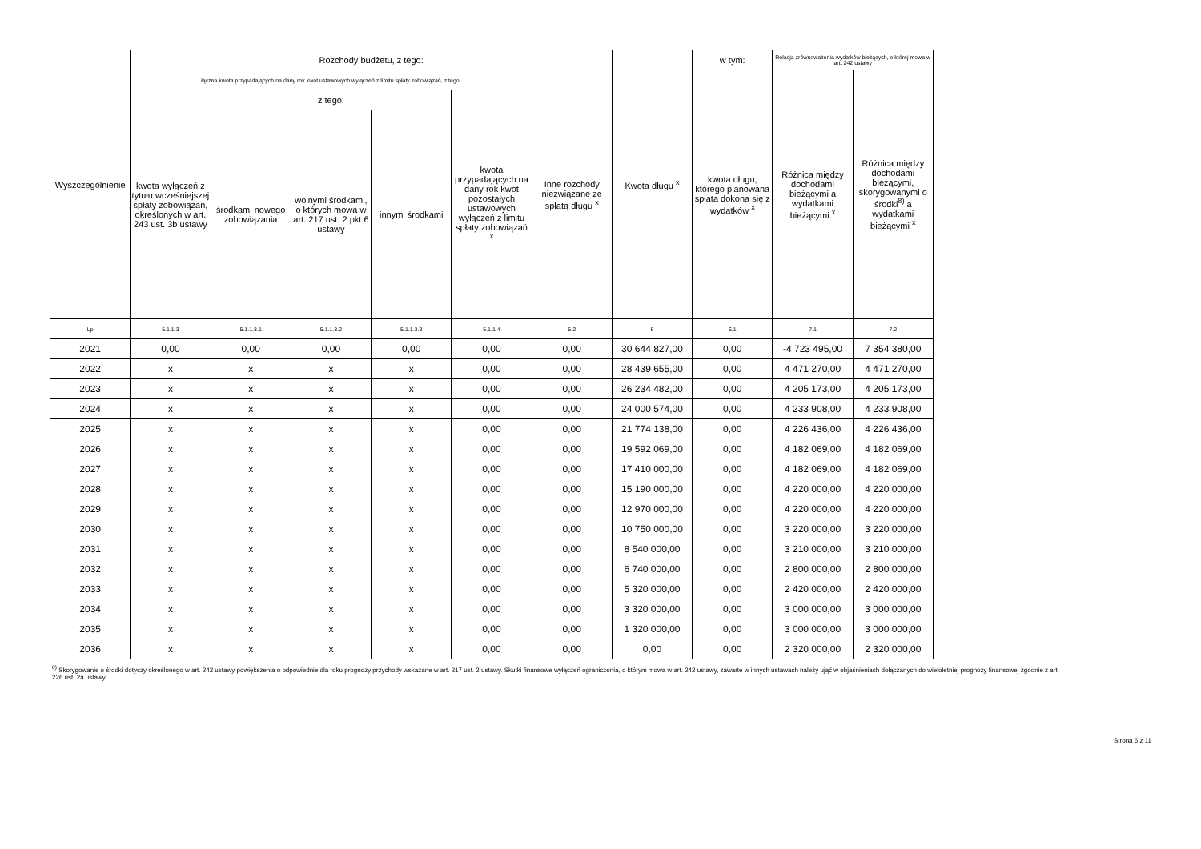| Wyszczególnienie | Rozchody budżetu, z tego: | | | | | | Kwota długu <sup>x</sup> | w tym: | Relacja zrównoważenia wydatków bieżących, o której mowa w art. 242 ustawy | |
| --- | --- | --- | --- | --- | --- | --- | --- | --- | --- | --- |
| | łączna kwota przypadających na dany rok kwot ustawowych wyłączeń z limitu spłaty zobowiązań, z tego: | | | | | Inne rozchody niezwiązane ze spłatą długu <sup>x</sup> | | kwota długu, którego planowana spłata dokona się z wydatków <sup>x</sup> | Różnica między dochodami bieżącymi a wydatkami bieżącymi <sup>x</sup> | Różnica między dochodami bieżącymi, skorygowanymi o środki<sup>8)</sup> a wydatkami bieżącymi <sup>x</sup> |
| | kwota wyłączeń z tytułu wcześniejszej spłaty zobowiązań, określonych w art. 243 ust. 3b ustawy | z tego: | | | kwota przypadających na dany rok kwot pozostałych ustawowych wyłączeń z limitu spłaty zobowiązań <sup>x</sup> | | | | | |
| | | środkami nowego zobowiązania | wolnymi środkami, o których mowa w art. 217 ust. 2 pkt 6 ustawy | innymi środkami | | | | | | |
| Lp | 5.1.1.3 | 5.1.1.3.1 | 5.1.1.3.2 | 5.1.1.3.3 | 5.1.1.4 | 5.2 | 6 | 6.1 | 7.1 | 7.2 |
| 2021 | 0,00 | 0,00 | 0,00 | 0,00 | 0,00 | 0,00 | 30 644 827,00 | 0,00 | -4 723 495,00 | 7 354 380,00 |
| 2022 | x | x | x | x | 0,00 | 0,00 | 28 439 655,00 | 0,00 | 4 471 270,00 | 4 471 270,00 |
| 2023 | x | x | x | x | 0,00 | 0,00 | 26 234 482,00 | 0,00 | 4 205 173,00 | 4 205 173,00 |
| 2024 | x | x | x | x | 0,00 | 0,00 | 24 000 574,00 | 0,00 | 4 233 908,00 | 4 233 908,00 |
| 2025 | x | x | x | x | 0,00 | 0,00 | 21 774 138,00 | 0,00 | 4 226 436,00 | 4 226 436,00 |
| 2026 | x | x | x | x | 0,00 | 0,00 | 19 592 069,00 | 0,00 | 4 182 069,00 | 4 182 069,00 |
| 2027 | x | x | x | x | 0,00 | 0,00 | 17 410 000,00 | 0,00 | 4 182 069,00 | 4 182 069,00 |
| 2028 | x | x | x | x | 0,00 | 0,00 | 15 190 000,00 | 0,00 | 4 220 000,00 | 4 220 000,00 |
| 2029 | x | x | x | x | 0,00 | 0,00 | 12 970 000,00 | 0,00 | 4 220 000,00 | 4 220 000,00 |
| 2030 | x | x | x | x | 0,00 | 0,00 | 10 750 000,00 | 0,00 | 3 220 000,00 | 3 220 000,00 |
| 2031 | x | x | x | x | 0,00 | 0,00 | 8 540 000,00 | 0,00 | 3 210 000,00 | 3 210 000,00 |
| 2032 | x | x | x | x | 0,00 | 0,00 | 6 740 000,00 | 0,00 | 2 800 000,00 | 2 800 000,00 |
| 2033 | x | x | x | x | 0,00 | 0,00 | 5 320 000,00 | 0,00 | 2 420 000,00 | 2 420 000,00 |
| 2034 | x | x | x | x | 0,00 | 0,00 | 3 320 000,00 | 0,00 | 3 000 000,00 | 3 000 000,00 |
| 2035 | x | x | x | x | 0,00 | 0,00 | 1 320 000,00 | 0,00 | 3 000 000,00 | 3 000 000,00 |
| 2036 | x | x | x | x | 0,00 | 0,00 | 0,00 | 0,00 | 2 320 000,00 | 2 320 000,00 |
<sup>8)</sup> Skorygowanie o środki dotyczy określonego w art. 242 ustawy powiększenia o odpowiednie dla roku prognozy przychody wskazane w art. 217 ust. 2 ustawy. Skutki finansowe wyłączeń ograniczenia, o którym mowa w art. 242 ustawy, zawarte w innych ustawach należy ująć w objaśnieniach dołączanych do wieloletniej prognozy finansowej zgodnie z art. 226 ust. 2a ustawy.
Strona 6 z 11